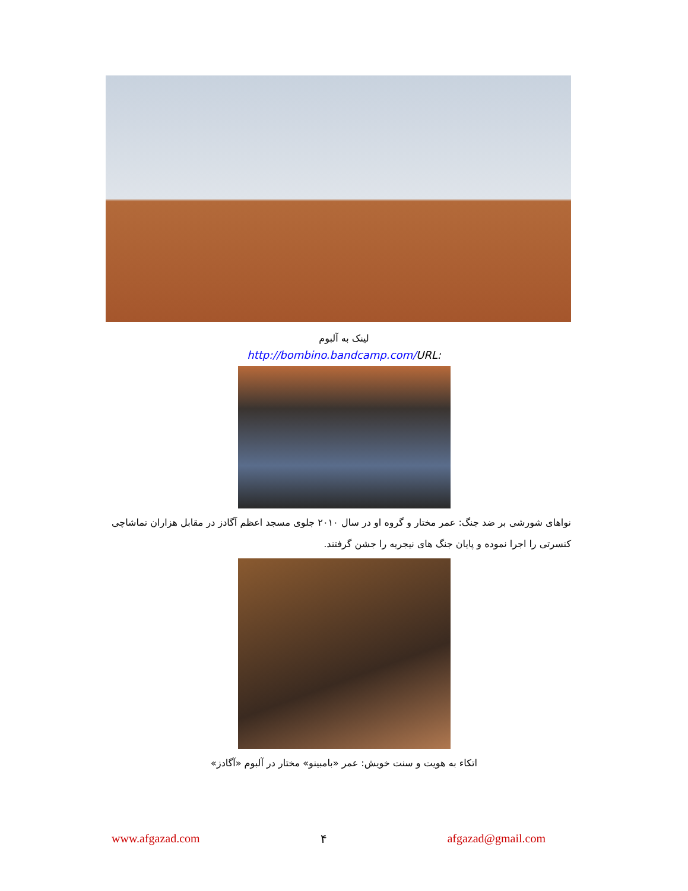لینک به آلبوم
http://bombino.bandcamp.com/URL:
نواهای شورشی بر ضد جنگ: عمر مختار و گروه او در سال ۲۰۱۰ جلوی مسجد اعظم آگادز در مقابل هزاران تماشاچی کنسرتی را اجرا نموده و پایان جنگ های نیجریه را جشن گرفتند.
اتکاء به هویت و سنت خویش: عمر «بامبینو» مختار در آلبوم «آگادز»
www.afgazad.com ۴ afgazad@gmail.com